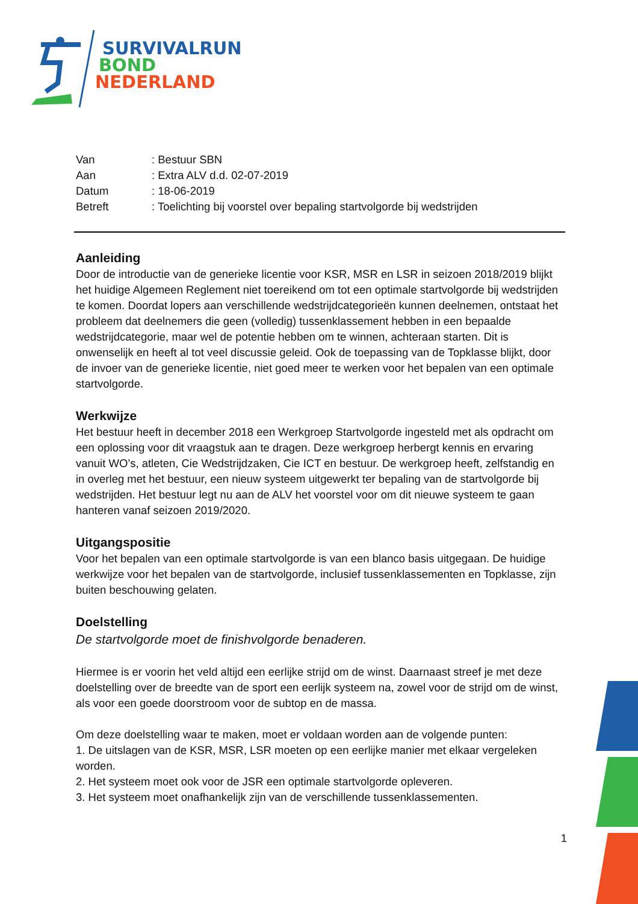SURVIVALRUN
BOND
NEDERLAND
| Van | : Bestuur SBN |
| Aan | : Extra ALV d.d. 02-07-2019 |
| Datum | : 18-06-2019 |
| Betreft | : Toelichting bij voorstel over bepaling startvolgorde bij wedstrijden |
Aanleiding
Door de introductie van de generieke licentie voor KSR, MSR en LSR in seizoen 2018/2019 blijkt het huidige Algemeen Reglement niet toereikend om tot een optimale startvolgorde bij wedstrijden te komen. Doordat lopers aan verschillende wedstrijdcategorieën kunnen deelnemen, ontstaat het probleem dat deelnemers die geen (volledig) tussenklassement hebben in een bepaalde wedstrijdcategorie, maar wel de potentie hebben om te winnen, achteraan starten. Dit is onwenselijk en heeft al tot veel discussie geleid. Ook de toepassing van de Topklasse blijkt, door de invoer van de generieke licentie, niet goed meer te werken voor het bepalen van een optimale startvolgorde.
Werkwijze
Het bestuur heeft in december 2018 een Werkgroep Startvolgorde ingesteld met als opdracht om een oplossing voor dit vraagstuk aan te dragen. Deze werkgroep herbergt kennis en ervaring vanuit WO’s, atleten, Cie Wedstrijdzaken, Cie ICT en bestuur. De werkgroep heeft, zelfstandig en in overleg met het bestuur, een nieuw systeem uitgewerkt ter bepaling van de startvolgorde bij wedstrijden. Het bestuur legt nu aan de ALV het voorstel voor om dit nieuwe systeem te gaan hanteren vanaf seizoen 2019/2020.
Uitgangspositie
Voor het bepalen van een optimale startvolgorde is van een blanco basis uitgegaan. De huidige werkwijze voor het bepalen van de startvolgorde, inclusief tussenklassementen en Topklasse, zijn buiten beschouwing gelaten.
Doelstelling
De startvolgorde moet de finishvolgorde benaderen.
Hiermee is er voorin het veld altijd een eerlijke strijd om de winst. Daarnaast streef je met deze doelstelling over de breedte van de sport een eerlijk systeem na, zowel voor de strijd om de winst, als voor een goede doorstroom voor de subtop en de massa.
Om deze doelstelling waar te maken, moet er voldaan worden aan de volgende punten:
1. De uitslagen van de KSR, MSR, LSR moeten op een eerlijke manier met elkaar vergeleken worden.
2. Het systeem moet ook voor de JSR een optimale startvolgorde opleveren.
3. Het systeem moet onafhankelijk zijn van de verschillende tussenklassementen.
1